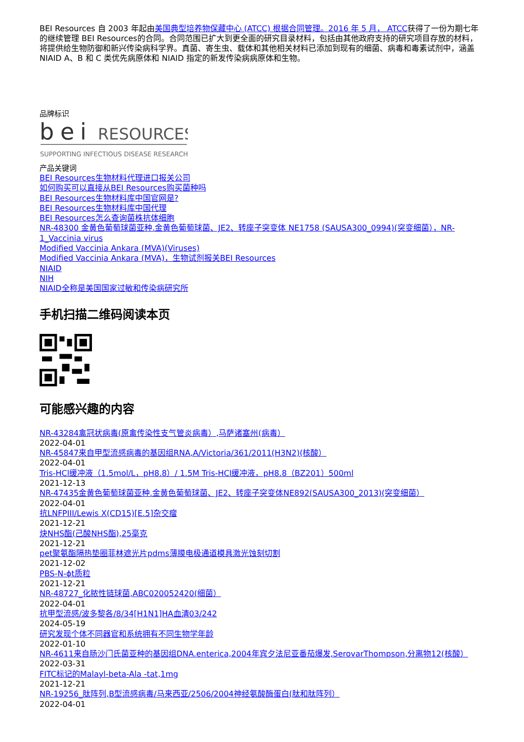BEI Resources 自 2003 年起由美国典型培养物保藏中心 (ATCC) 根据合同管理。2016 年 5 月， ATCC获得了一份为期七年的继续管理 BEI Resources的合同。合同范围已扩大到更全面的研究目录材料，包括由其他政府支持的研究项目存放的材料，将提供给生物防御和新兴传染病科学界。真菌、寄生虫、载体和其他相关材料已添加到现有的细菌、病毒和毒素试剂中，涵盖 NIAID A、B 和 C 类优先病原体和 NIAID 指定的新发传染病病原体和生物。
品牌标识
b
e
i
RESOURCES
SUPPORTING INFECTIOUS DISEASE RESEARCH
产品关键词
BEI Resources生物材料代理进口报关公司
如何购买可以直接从BEI Resources购买菌种吗
BEI Resources生物材料库中国官网是?
BEI Resources生物材料库中国代理
BEI Resources怎么查询菌株抗体细胞
NR-48300 金黄色葡萄球菌亚种.金黄色葡萄球菌、JE2、转座子突变体 NE1758 (SAUSA300_0994)(突变细菌），NR-1_Vaccinia virus
Modified Vaccinia Ankara (MVA)(Viruses)
Modified Vaccinia Ankara (MVA)，生物试剂报关BEI Resources
NIAID
NIH
NIAID全称是美国国家过敏和传染病研究所
手机扫描二维码阅读本页
可能感兴趣的内容
NR-43284禽冠状病毒(原禽传染性支气管炎病毒）,马萨诸塞州(病毒）
2022-04-01
NR-45847来自甲型流感病毒的基因组RNA,A/Victoria/361/2011(H3N2)(核酸）
2022-04-01
Tris-HCl缓冲液（1.5mol/L，pH8.8）/ 1.5M Tris-HCl缓冲液，pH8.8（BZ201）500ml
2021-12-13
NR-47435金黄色葡萄球菌亚种.金黄色葡萄球菌、JE2、转座子突变体NE892(SAUSA300_2013)(突变细菌）
2022-04-01
抗LNFPIII/Lewis X(CD15)[E.5]杂交瘤
2021-12-21
炔NHS酯(己酸NHS酯),25毫克
2021-12-21
pet聚氨酯隔热垫圈菲林遮光片pdms薄膜电极通道模具激光蚀刻切割
2021-12-02
PBS-N-ɸt质粒
2021-12-21
NR-48727_化脓性链球菌,ABC020052420(细菌）
2022-04-01
抗甲型流感/波多黎各/8/34[H1N1]HA血清03/242
2024-05-19
研究发现个体不同器官和系统拥有不同生物学年龄
2022-01-10
NR-4611来自肠沙门氏菌亚种的基因组DNA.enterica,2004年宾夕法尼亚番茄爆发,SerovarThompson,分离物12(核酸）
2022-03-31
FITC标记的Malayl-beta-Ala -tat,1mg
2021-12-21
NR-19256_肽阵列,B型流感病毒/马来西亚/2506/2004神经氨酸酶蛋白(肽和肽阵列）
2022-04-01